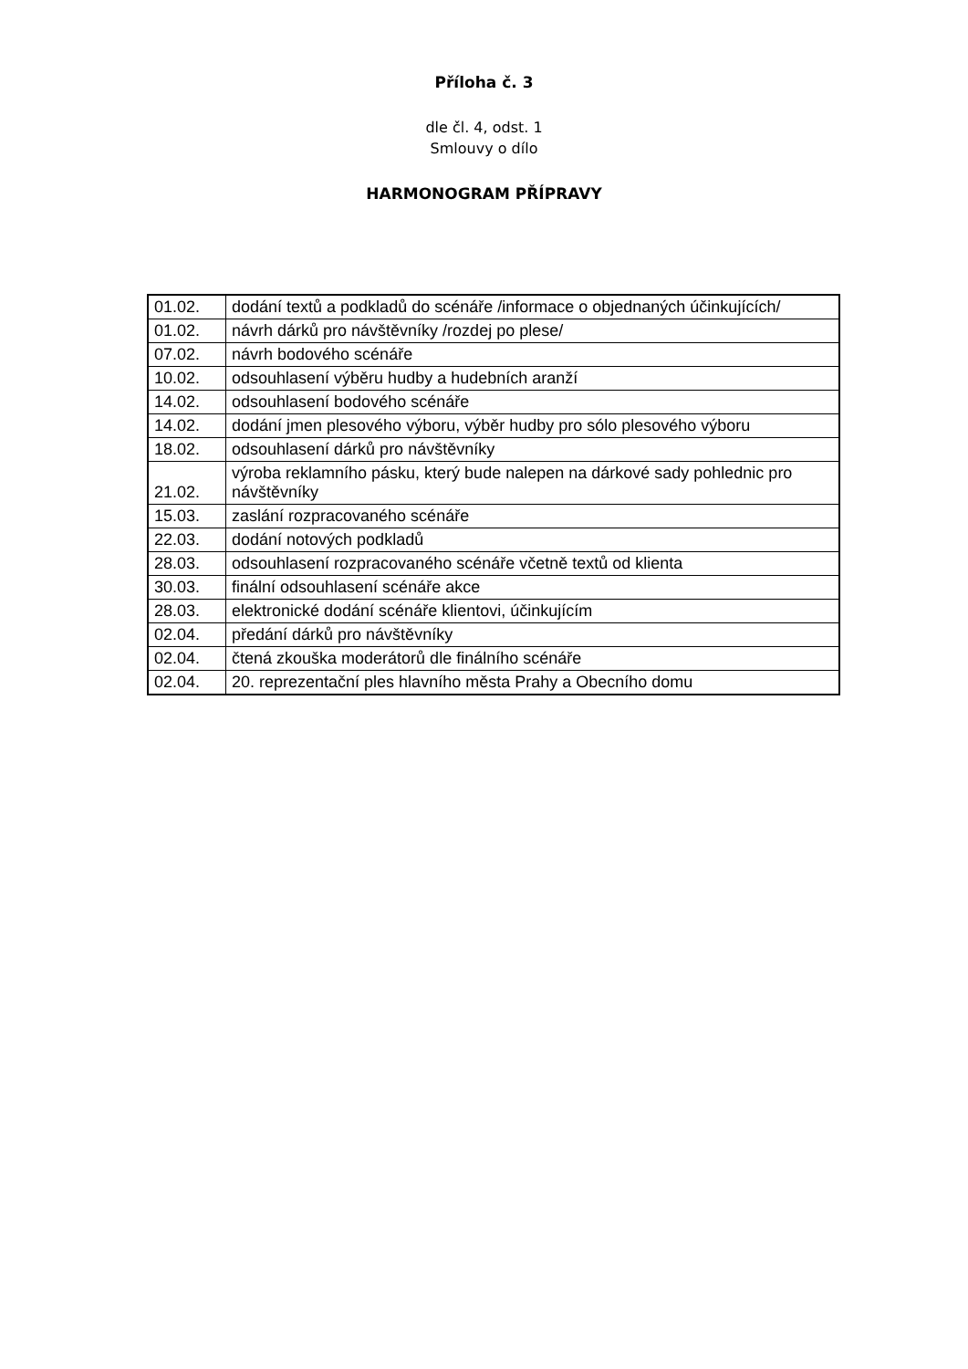Příloha č. 3
dle čl. 4, odst. 1
Smlouvy o dílo
HARMONOGRAM PŘÍPRAVY
| 01.02. | dodání textů a podkladů do scénáře /informace o objednaných účinkujících/ |
| 01.02. | návrh dárků pro návštěvníky /rozdej po plese/ |
| 07.02. | návrh bodového scénáře |
| 10.02. | odsouhlasení výběru hudby a hudebních aranží |
| 14.02. | odsouhlasení bodového scénáře |
| 14.02. | dodání jmen plesového výboru, výběr hudby pro sólo plesového výboru |
| 18.02. | odsouhlasení dárků pro návštěvníky |
| 21.02. | výroba reklamního pásku, který bude nalepen na dárkové sady pohlednic pro návštěvníky |
| 15.03. | zaslání rozpracovaného scénáře |
| 22.03. | dodání notových podkladů |
| 28.03. | odsouhlasení rozpracovaného scénáře včetně textů od klienta |
| 30.03. | finální odsouhlasení scénáře akce |
| 28.03. | elektronické dodání scénáře klientovi, účinkujícím |
| 02.04. | předání dárků pro návštěvníky |
| 02.04. | čtená zkouška moderátorů dle finálního scénáře |
| 02.04. | 20. reprezentační ples hlavního města Prahy a Obecního domu |